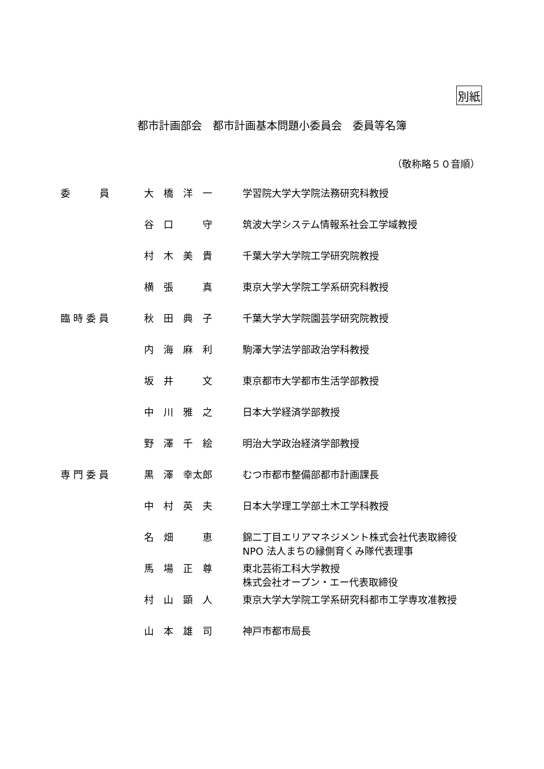別紙
都市計画部会　都市計画基本問題小委員会　委員等名簿
（敬称略５０音順）
| 委 員 | 大 橋 洋 一 | 学習院大学大学院法務研究科教授 |
| | 谷 口 守 | 筑波大学システム情報系社会工学域教授 |
| | 村 木 美 貴 | 千葉大学大学院工学研究院教授 |
| | 横 張 真 | 東京大学大学院工学系研究科教授 |
| 臨 時 委 員 | 秋 田 典 子 | 千葉大学大学院園芸学研究院教授 |
| | 内 海 麻 利 | 駒澤大学法学部政治学科教授 |
| | 坂 井 文 | 東京都市大学都市生活学部教授 |
| | 中 川 雅 之 | 日本大学経済学部教授 |
| | 野 澤 千 絵 | 明治大学政治経済学部教授 |
| 専 門 委 員 | 黒 澤 幸太郎 | むつ市都市整備部都市計画課長 |
| | 中 村 英 夫 | 日本大学理工学部土木工学科教授 |
| | 名 畑 恵 | 錦二丁目エリアマネジメント株式会社代表取締役 NPO 法人まちの縁側育くみ隊代表理事 |
| | 馬 場 正 尊 | 東北芸術工科大学教授 株式会社オープン・エー代表取締役 |
| | 村 山 顕 人 | 東京大学大学院工学系研究科都市工学専攻准教授 |
| | 山 本 雄 司 | 神戸市都市局長 |